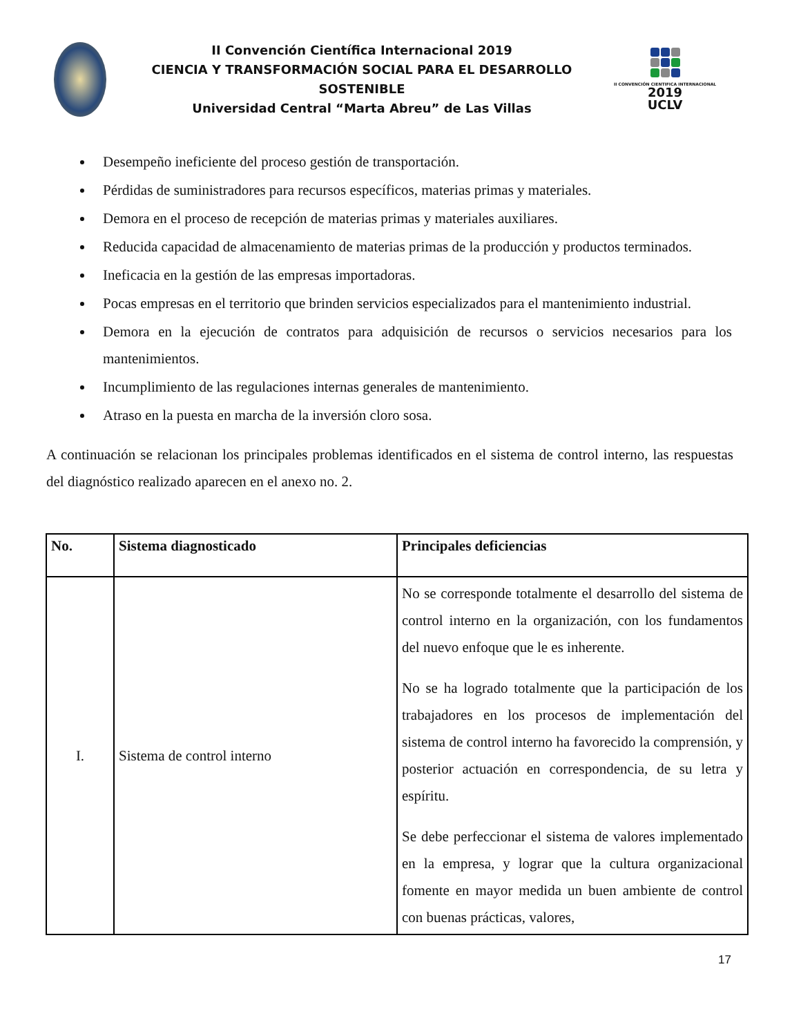II Convención Científica Internacional 2019
CIENCIA Y TRANSFORMACIÓN SOCIAL PARA EL DESARROLLO SOSTENIBLE
Universidad Central “Marta Abreu” de Las Villas
II CONVENCIÓN CIENTIFICA INTERNACIONAL
2019
UCLV
Desempeño ineficiente del proceso gestión de transportación.
Pérdidas de suministradores para recursos específicos, materias primas y materiales.
Demora en el proceso de recepción de materias primas y materiales auxiliares.
Reducida capacidad de almacenamiento de materias primas de la producción y productos terminados.
Ineficacia en la gestión de las empresas importadoras.
Pocas empresas en el territorio que brinden servicios especializados para el mantenimiento industrial.
Demora en la ejecución de contratos para adquisición de recursos o servicios necesarios para los mantenimientos.
Incumplimiento de las regulaciones internas generales de mantenimiento.
Atraso en la puesta en marcha de la inversión cloro sosa.
A continuación se relacionan los principales problemas identificados en el sistema de control interno, las respuestas del diagnóstico realizado aparecen en el anexo no. 2.
| No. | Sistema diagnosticado | Principales deficiencias |
| --- | --- | --- |
| I. | Sistema de control interno | No se corresponde totalmente el desarrollo del sistema de control interno en la organización, con los fundamentos del nuevo enfoque que le es inherente. No se ha logrado totalmente que la participación de los trabajadores en los procesos de implementación del sistema de control interno ha favorecido la comprensión, y posterior actuación en correspondencia, de su letra y espíritu. Se debe perfeccionar el sistema de valores implementado en la empresa, y lograr que la cultura organizacional fomente en mayor medida un buen ambiente de control con buenas prácticas, valores, |
17